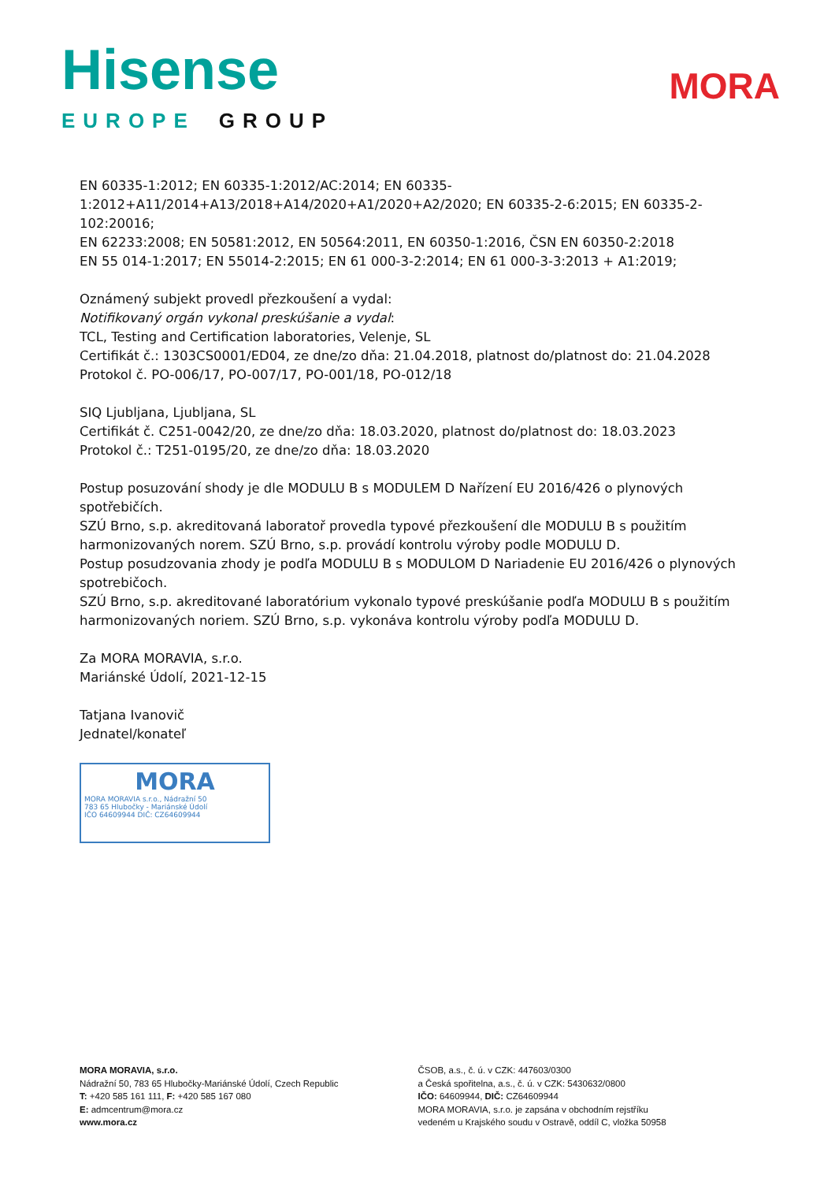Hisense
EUROPE GROUP
MORA
EN 60335-1:2012; EN 60335-1:2012/AC:2014; EN 60335-
1:2012+A11/2014+A13/2018+A14/2020+A1/2020+A2/2020; EN 60335-2-6:2015; EN 60335-2-102:20016;
EN 62233:2008; EN 50581:2012, EN 50564:2011, EN 60350-1:2016, ČSN EN 60350-2:2018
EN 55 014-1:2017; EN 55014-2:2015; EN 61 000-3-2:2014; EN 61 000-3-3:2013 + A1:2019;
Oznámený subjekt provedl přezkoušení a vydal:
Notifikovaný orgán vykonal preskúšanie a vydal:
TCL, Testing and Certification laboratories, Velenje, SL
Certifikát č.: 1303CS0001/ED04, ze dne/zo dňa: 21.04.2018, platnost do/platnost do: 21.04.2028
Protokol č. PO-006/17, PO-007/17, PO-001/18, PO-012/18
SIQ Ljubljana, Ljubljana, SL
Certifikát č. C251-0042/20, ze dne/zo dňa: 18.03.2020, platnost do/platnost do: 18.03.2023
Protokol č.: T251-0195/20, ze dne/zo dňa: 18.03.2020
Postup posuzování shody je dle MODULU B s MODULEM D Nařízení EU 2016/426 o plynových spotřebičích.
SZÚ Brno, s.p. akreditovaná laboratoř provedla typové přezkoušení dle MODULU B s použitím harmonizovaných norem. SZÚ Brno, s.p. provádí kontrolu výroby podle MODULU D.
Postup posudzovania zhody je podľa MODULU B s MODULOM D Nariadenie EU 2016/426 o plynových spotrebičoch.
SZÚ Brno, s.p. akreditované laboratórium vykonalo typové preskúšanie podľa MODULU B s použitím harmonizovaných noriem. SZÚ Brno, s.p. vykonáva kontrolu výroby podľa MODULU D.
Za MORA MORAVIA, s.r.o.
Mariánské Údolí, 2021-12-15
Tatjana Ivanovič
Jednatel/konateľ
MORA
MORA MORAVIA s.r.o., Nádražní 50
783 65 Hlubočky - Mariánské Údolí
IČO 64609944 DIČ: CZ64609944
MORA MORAVIA, s.r.o.
Nádražní 50, 783 65 Hlubočky-Mariánské Údolí, Czech Republic
T: +420 585 161 111, F: +420 585 167 080
E: admcentrum@mora.cz
www.mora.cz
ČSOB, a.s., č. ú. v CZK: 447603/0300
a Česká spořitelna, a.s., č. ú. v CZK: 5430632/0800
IČO: 64609944, DIČ: CZ64609944
MORA MORAVIA, s.r.o. je zapsána v obchodním rejstříku
vedeném u Krajského soudu v Ostravě, oddíl C, vložka 50958